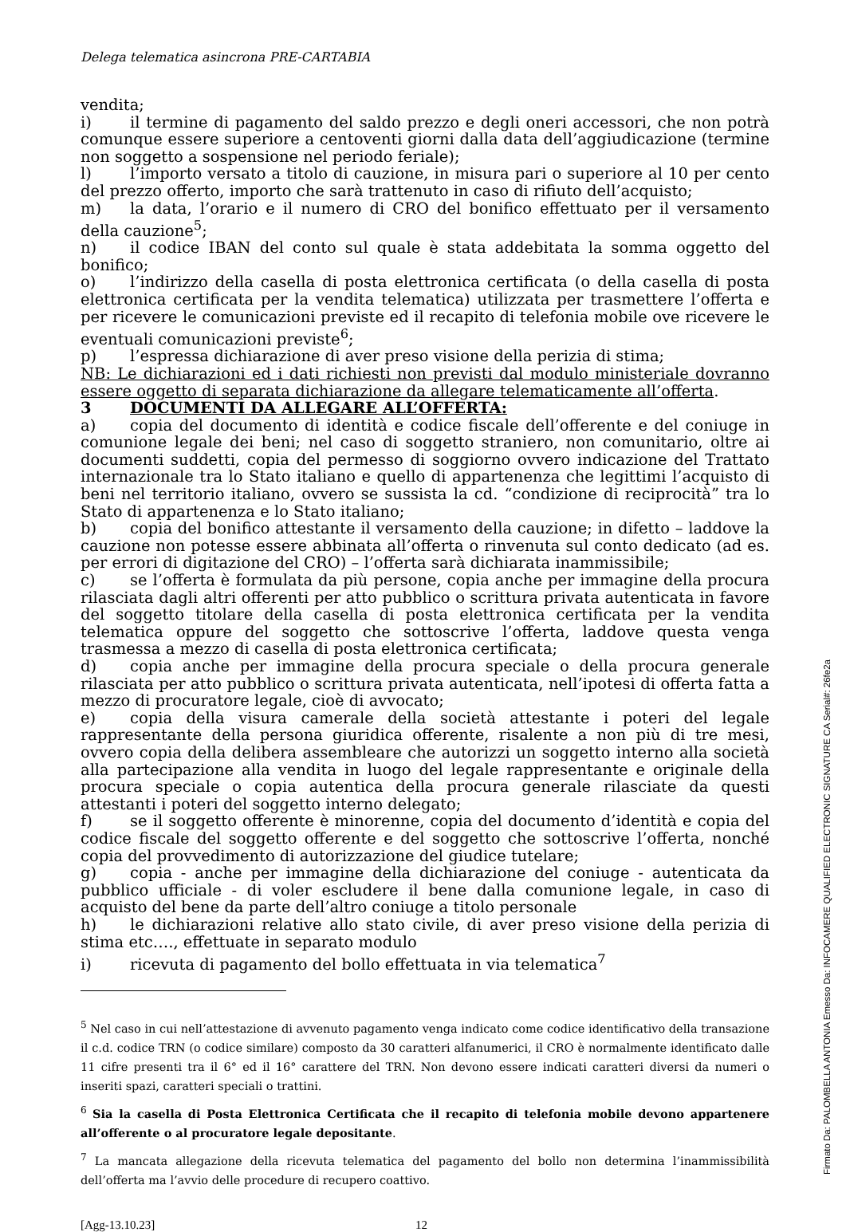Delega telematica asincrona PRE-CARTABIA
vendita;
i) il termine di pagamento del saldo prezzo e degli oneri accessori, che non potrà comunque essere superiore a centoventi giorni dalla data dell’aggiudicazione (termine non soggetto a sospensione nel periodo feriale);
l) l’importo versato a titolo di cauzione, in misura pari o superiore al 10 per cento del prezzo offerto, importo che sarà trattenuto in caso di rifiuto dell’acquisto;
m) la data, l’orario e il numero di CRO del bonifico effettuato per il versamento della cauzione<sup>5</sup>;
n) il codice IBAN del conto sul quale è stata addebitata la somma oggetto del bonifico;
o) l’indirizzo della casella di posta elettronica certificata (o della casella di posta elettronica certificata per la vendita telematica) utilizzata per trasmettere l’offerta e per ricevere le comunicazioni previste ed il recapito di telefonia mobile ove ricevere le eventuali comunicazioni previste<sup>6</sup>;
p) l’espressa dichiarazione di aver preso visione della perizia di stima;
NB: Le dichiarazioni ed i dati richiesti non previsti dal modulo ministeriale dovranno essere oggetto di separata dichiarazione da allegare telematicamente all’offerta.
3 DOCUMENTI DA ALLEGARE ALL’OFFERTA:
a) copia del documento di identità e codice fiscale dell’offerente e del coniuge in comunione legale dei beni; nel caso di soggetto straniero, non comunitario, oltre ai documenti suddetti, copia del permesso di soggiorno ovvero indicazione del Trattato internazionale tra lo Stato italiano e quello di appartenenza che legittimi l’acquisto di beni nel territorio italiano, ovvero se sussista la cd. “condizione di reciprocità” tra lo Stato di appartenenza e lo Stato italiano;
b) copia del bonifico attestante il versamento della cauzione; in difetto – laddove la cauzione non potesse essere abbinata all’offerta o rinvenuta sul conto dedicato (ad es. per errori di digitazione del CRO) – l’offerta sarà dichiarata inammissibile;
c) se l’offerta è formulata da più persone, copia anche per immagine della procura rilasciata dagli altri offerenti per atto pubblico o scrittura privata autenticata in favore del soggetto titolare della casella di posta elettronica certificata per la vendita telematica oppure del soggetto che sottoscrive l’offerta, laddove questa venga trasmessa a mezzo di casella di posta elettronica certificata;
d) copia anche per immagine della procura speciale o della procura generale rilasciata per atto pubblico o scrittura privata autenticata, nell’ipotesi di offerta fatta a mezzo di procuratore legale, cioè di avvocato;
e) copia della visura camerale della società attestante i poteri del legale rappresentante della persona giuridica offerente, risalente a non più di tre mesi, ovvero copia della delibera assembleare che autorizzi un soggetto interno alla società alla partecipazione alla vendita in luogo del legale rappresentante e originale della procura speciale o copia autentica della procura generale rilasciate da questi attestanti i poteri del soggetto interno delegato;
f) se il soggetto offerente è minorenne, copia del documento d’identità e copia del codice fiscale del soggetto offerente e del soggetto che sottoscrive l’offerta, nonché copia del provvedimento di autorizzazione del giudice tutelare;
g) copia - anche per immagine della dichiarazione del coniuge - autenticata da pubblico ufficiale - di voler escludere il bene dalla comunione legale, in caso di acquisto del bene da parte dell’altro coniuge a titolo personale
h) le dichiarazioni relative allo stato civile, di aver preso visione della perizia di stima etc…., effettuate in separato modulo
i) ricevuta di pagamento del bollo effettuata in via telematica<sup>7</sup>
<sup>5</sup> Nel caso in cui nell’attestazione di avvenuto pagamento venga indicato come codice identificativo della transazione il c.d. codice TRN (o codice similare) composto da 30 caratteri alfanumerici, il CRO è normalmente identificato dalle 11 cifre presenti tra il 6° ed il 16° carattere del TRN. Non devono essere indicati caratteri diversi da numeri o inseriti spazi, caratteri speciali o trattini.
<sup>6</sup> Sia la casella di Posta Elettronica Certificata che il recapito di telefonia mobile devono appartenere all’offerente o al procuratore legale depositante.
<sup>7</sup> La mancata allegazione della ricevuta telematica del pagamento del bollo non determina l’inammissibilità dell’offerta ma l’avvio delle procedure di recupero coattivo.
[Agg-13.10.23] 12
Firmato Da: PALOMBELLA ANTONIA Emesso Da: INFOCAMERE QUALIFIED ELECTRONIC SIGNATURE CA Serial#: 26fe2a